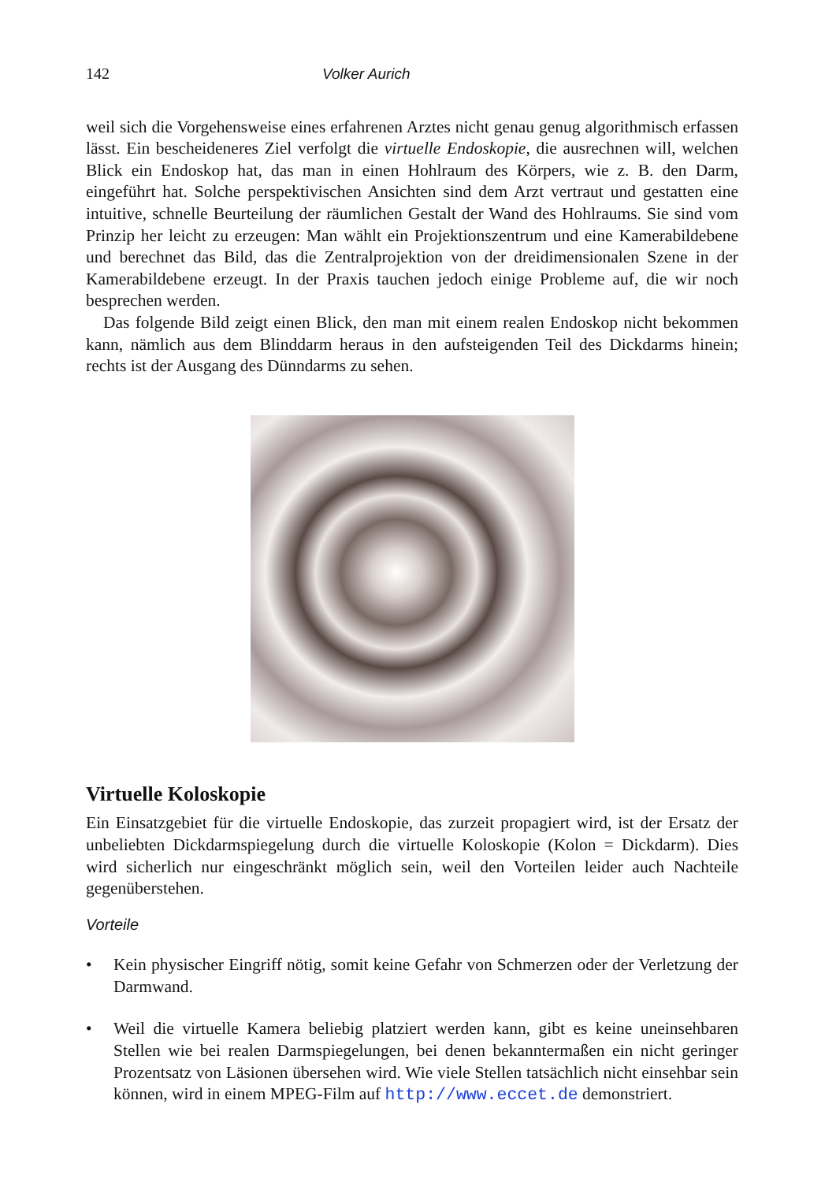142 Volker Aurich
weil sich die Vorgehensweise eines erfahrenen Arztes nicht genau genug algorithmisch erfassen lässt. Ein bescheideneres Ziel verfolgt die virtuelle Endoskopie, die ausrechnen will, welchen Blick ein Endoskop hat, das man in einen Hohlraum des Körpers, wie z. B. den Darm, eingeführt hat. Solche perspektivischen Ansichten sind dem Arzt vertraut und gestatten eine intuitive, schnelle Beurteilung der räumlichen Gestalt der Wand des Hohlraums. Sie sind vom Prinzip her leicht zu erzeugen: Man wählt ein Projektionszentrum und eine Kamerabildebene und berechnet das Bild, das die Zentralprojektion von der dreidimensionalen Szene in der Kamerabildebene erzeugt. In der Praxis tauchen jedoch einige Probleme auf, die wir noch besprechen werden.
Das folgende Bild zeigt einen Blick, den man mit einem realen Endoskop nicht bekommen kann, nämlich aus dem Blinddarm heraus in den aufsteigenden Teil des Dickdarms hinein; rechts ist der Ausgang des Dünndarms zu sehen.
Virtuelle Koloskopie
Ein Einsatzgebiet für die virtuelle Endoskopie, das zurzeit propagiert wird, ist der Ersatz der unbeliebten Dickdarmspiegelung durch die virtuelle Koloskopie (Kolon = Dickdarm). Dies wird sicherlich nur eingeschränkt möglich sein, weil den Vorteilen leider auch Nachteile gegenüberstehen.
Vorteile
• Kein physischer Eingriff nötig, somit keine Gefahr von Schmerzen oder der Verletzung der Darmwand.
• Weil die virtuelle Kamera beliebig platziert werden kann, gibt es keine uneinsehbaren Stellen wie bei realen Darmspiegelungen, bei denen bekanntermaßen ein nicht geringer Prozentsatz von Läsionen übersehen wird. Wie viele Stellen tatsächlich nicht einsehbar sein können, wird in einem MPEG-Film auf http://www.eccet.de demonstriert.